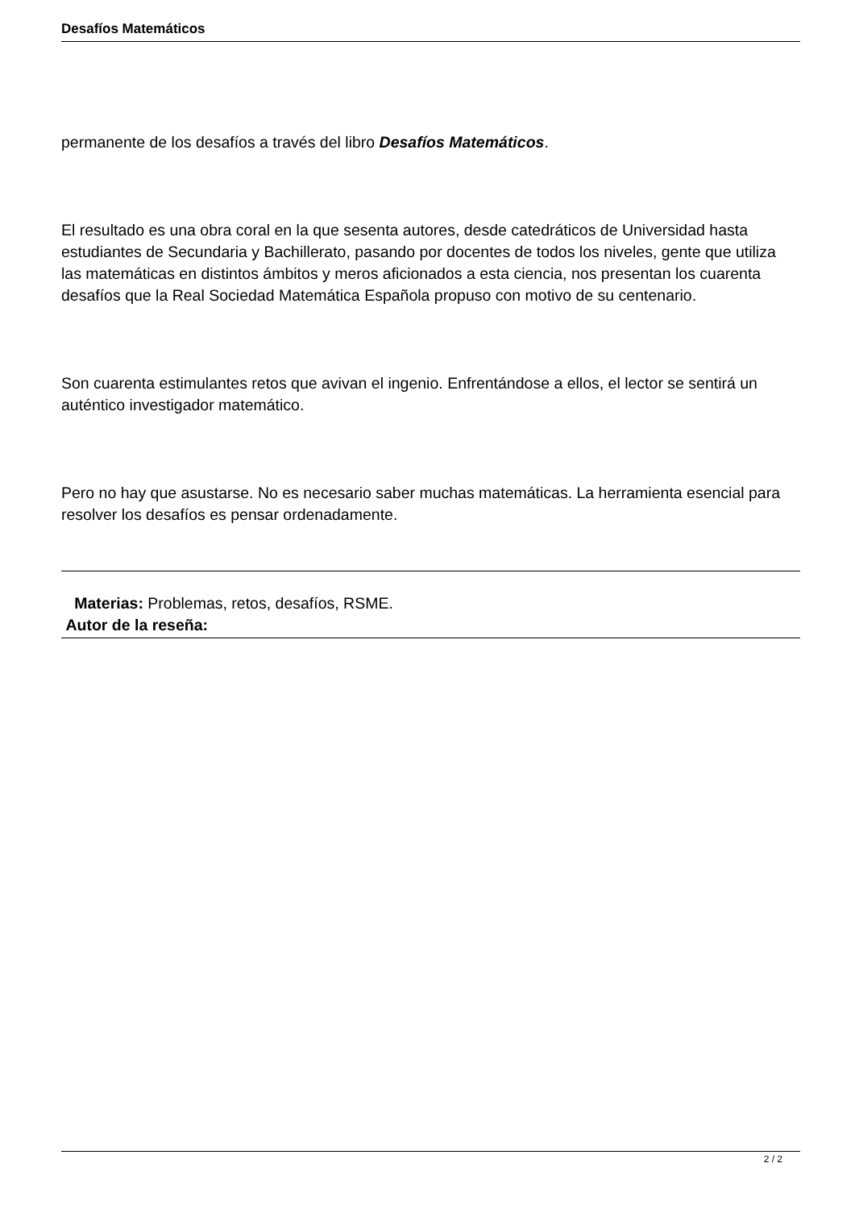Desafíos Matemáticos
permanente de los desafíos a través del libro Desafíos Matemáticos.
El resultado es una obra coral en la que sesenta autores, desde catedráticos de Universidad hasta estudiantes de Secundaria y Bachillerato, pasando por docentes de todos los niveles, gente que utiliza las matemáticas en distintos ámbitos y meros aficionados a esta ciencia, nos presentan los cuarenta desafíos que la Real Sociedad Matemática Española propuso con motivo de su centenario.
Son cuarenta estimulantes retos que avivan el ingenio. Enfrentándose a ellos, el lector se sentirá un auténtico investigador matemático.
Pero no hay que asustarse. No es necesario saber muchas matemáticas. La herramienta esencial para resolver los desafíos es pensar ordenadamente.
Materias: Problemas, retos, desafíos, RSME.
Autor de la reseña:
2 / 2